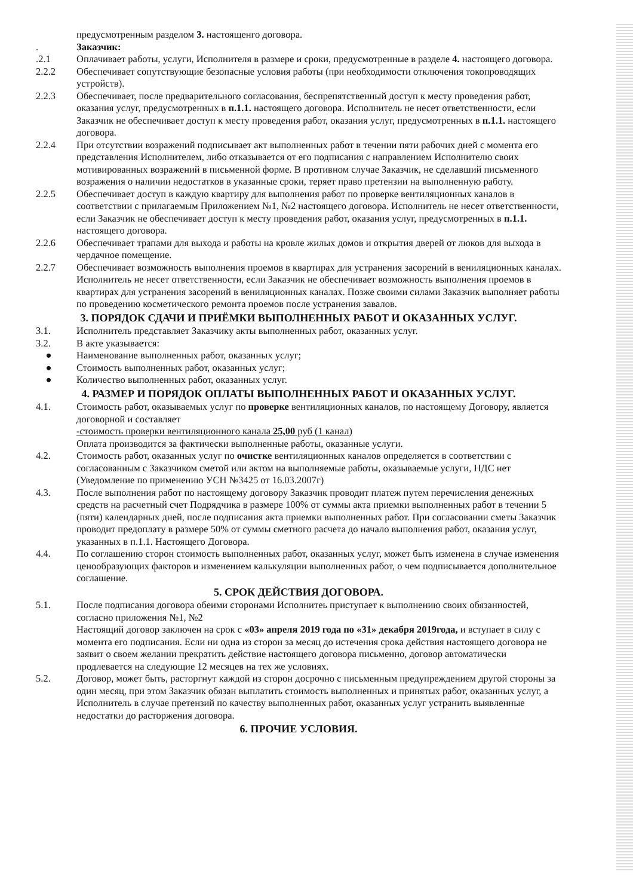предусмотренным разделом 3. настоященго договора.
. Заказчик:
.2.1 Оплачивает работы, услуги, Исполнителя в размере и сроки, предусмотренные в разделе 4. настоящего договора.
2.2.2 Обеспечивает сопутствующие безопасные условия работы (при необходимости отключения токопроводящих устройств).
2.2.3 Обеспечивает, после предварительного согласования, беспрепятственный доступ к месту проведения работ, оказания услуг, предусмотренных в п.1.1. настоящего договора. Исполнитель не несет ответственности, если Заказчик не обеспечивает доступ к месту проведения работ, оказания услуг, предусмотренных в п.1.1. настоящего договора.
2.2.4 При отсутствии возражений подписывает акт выполненных работ в течении пяти рабочих дней с момента его представления Исполнителем, либо отказывается от его подписания с направлением Исполнителю своих мотивированных возражений в письменной форме. В противном случае Заказчик, не сделавший письменного возражения о наличии недостатков в указанные сроки, теряет право претензии на выполненную работу.
2.2.5 Обеспечивает доступ в каждую квартиру для выполнения работ по проверке вентиляционных каналов в соответствии с прилагаемым Приложением №1, №2 настоящего договора. Исполнитель не несет ответственности, если Заказчик не обеспечивает доступ к месту проведения работ, оказания услуг, предусмотренных в п.1.1. настоящего договора.
2.2.6 Обеспечивает трапами для выхода и работы на кровле жилых домов и открытия дверей от люков для выхода в чердачное помещение.
2.2.7 Обеспечивает возможность выполнения проемов в квартирах для устранения засорений в вениляционных каналах. Исполнитель не несет ответственности, если Заказчик не обеспечивает возможность выполнения проемов в квартирах для устранения засорений в вениляционных каналах. Позже своими силами Заказчик выполняет работы по проведению косметического ремонта проемов после устранения завалов.
3. ПОРЯДОК СДАЧИ И ПРИЁМКИ ВЫПОЛНЕННЫХ РАБОТ И ОКАЗАННЫХ УСЛУГ.
3.1. Исполнитель представляет Заказчику акты выполненных работ, оказанных услуг.
3.2. В акте указывается:
● Наименование выполненных работ, оказанных услуг;
● Стоимость выполненных работ, оказанных услуг;
● Количество выполненных работ, оказанных услуг.
4. РАЗМЕР И ПОРЯДОК ОПЛАТЫ ВЫПОЛНЕННЫХ РАБОТ И ОКАЗАННЫХ УСЛУГ.
4.1. Стоимость работ, оказываемых услуг по проверке вентиляционных каналов, по настоящему Договору, является договорной и составляет
-стоимость проверки вентиляционного канала 25,00 руб (1 канал)
Оплата производится за фактически выполненные работы, оказанные услуги.
4.2. Стоимость работ, оказанных услуг по очистке вентиляционных каналов определяется в соответствии с согласованным с Заказчиком сметой или актом на выполняемые работы, оказываемые услуги, НДС нет (Уведомление по применению УСН №3425 от 16.03.2007г)
4.3. После выполнения работ по настоящему договору Заказчик проводит платеж путем перечисления денежных средств на расчетный счет Подрядчика в размере 100% от суммы акта приемки выполненных работ в течении 5 (пяти) календарных дней, после подписания акта приемки выполненных работ. При согласовании сметы Заказчик проводит предоплату в размере 50% от суммы сметного расчета до начало выполнения работ, оказания услуг, указанных в п.1.1. Настоящего Договора.
4.4. По соглашению сторон стоимость выполненных работ, оказанных услуг, может быть изменена в случае изменения ценообразующих факторов и изменением калькуляции выполненных работ, о чем подписывается дополнительное соглашение.
5. СРОК ДЕЙСТВИЯ ДОГОВОРА.
5.1. После подписания договора обеими сторонами Исполнитеь приступает к выполнению своих обязанностей, согласно приложения №1, №2
Настоящий договор заключен на срок с «03» апреля 2019 года по «31» декабря 2019года, и вступает в силу с момента его подписания. Если ни одна из сторон за месяц до истечения срока действия настоящего договора не заявит о своем желании прекратить действие настоящего договора письменно, договор автоматически продлевается на следующие 12 месяцев на тех же условиях.
5.2. Договор, может быть, расторгнут каждой из сторон досрочно с письменным предупреждением другой стороны за один месяц, при этом Заказчик обязан выплатить стоимость выполненных и принятых работ, оказанных услуг, а Исполнитель в случае претензий по качеству выполненных работ, оказанных услуг устранить выявленные недостатки до расторжения договора.
6. ПРОЧИЕ УСЛОВИЯ.